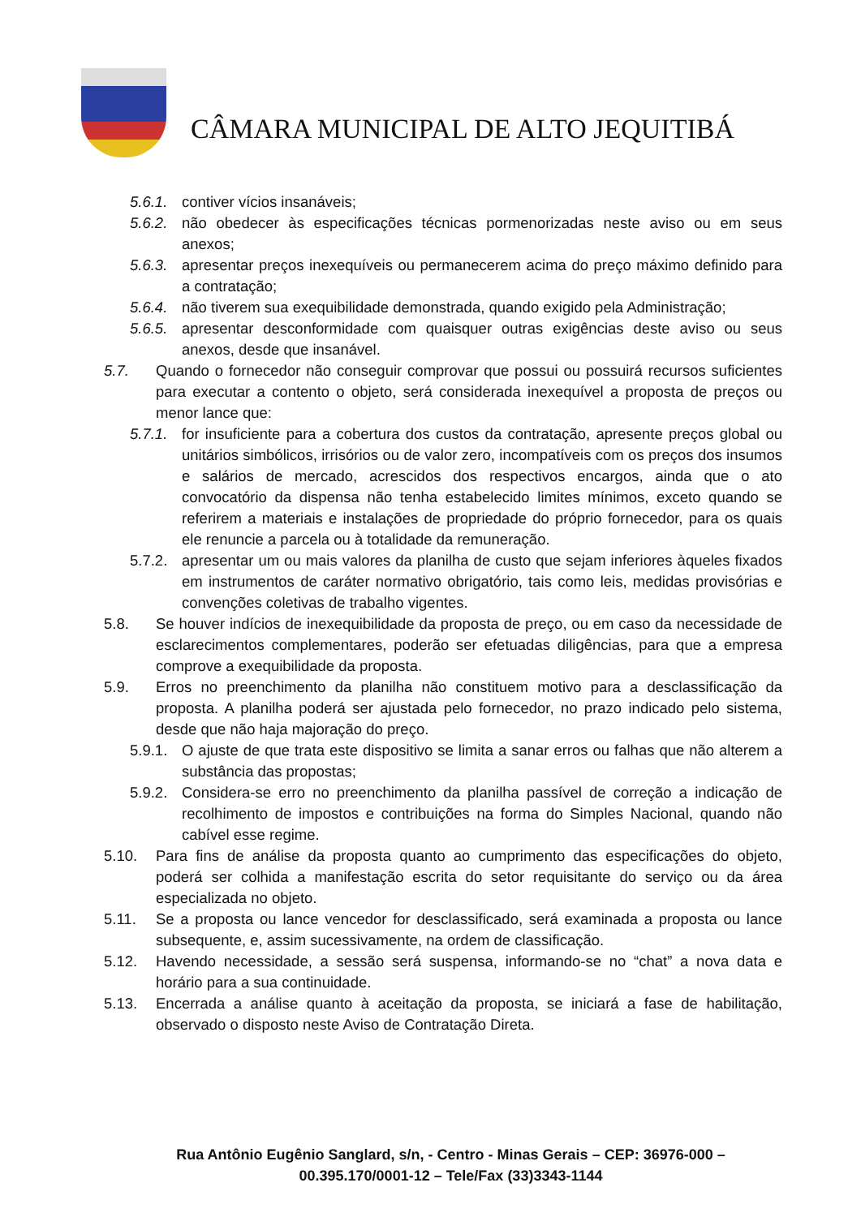CÂMARA MUNICIPAL DE ALTO JEQUITIBÁ
5.6.1. contiver vícios insanáveis;
5.6.2. não obedecer às especificações técnicas pormenorizadas neste aviso ou em seus anexos;
5.6.3. apresentar preços inexequíveis ou permanecerem acima do preço máximo definido para a contratação;
5.6.4. não tiverem sua exequibilidade demonstrada, quando exigido pela Administração;
5.6.5. apresentar desconformidade com quaisquer outras exigências deste aviso ou seus anexos, desde que insanável.
5.7. Quando o fornecedor não conseguir comprovar que possui ou possuirá recursos suficientes para executar a contento o objeto, será considerada inexequível a proposta de preços ou menor lance que:
5.7.1. for insuficiente para a cobertura dos custos da contratação, apresente preços global ou unitários simbólicos, irrisórios ou de valor zero, incompatíveis com os preços dos insumos e salários de mercado, acrescidos dos respectivos encargos, ainda que o ato convocatório da dispensa não tenha estabelecido limites mínimos, exceto quando se referirem a materiais e instalações de propriedade do próprio fornecedor, para os quais ele renuncie a parcela ou à totalidade da remuneração.
5.7.2. apresentar um ou mais valores da planilha de custo que sejam inferiores àqueles fixados em instrumentos de caráter normativo obrigatório, tais como leis, medidas provisórias e convenções coletivas de trabalho vigentes.
5.8. Se houver indícios de inexequibilidade da proposta de preço, ou em caso da necessidade de esclarecimentos complementares, poderão ser efetuadas diligências, para que a empresa comprove a exequibilidade da proposta.
5.9. Erros no preenchimento da planilha não constituem motivo para a desclassificação da proposta. A planilha poderá ser ajustada pelo fornecedor, no prazo indicado pelo sistema, desde que não haja majoração do preço.
5.9.1. O ajuste de que trata este dispositivo se limita a sanar erros ou falhas que não alterem a substância das propostas;
5.9.2. Considera-se erro no preenchimento da planilha passível de correção a indicação de recolhimento de impostos e contribuições na forma do Simples Nacional, quando não cabível esse regime.
5.10. Para fins de análise da proposta quanto ao cumprimento das especificações do objeto, poderá ser colhida a manifestação escrita do setor requisitante do serviço ou da área especializada no objeto.
5.11. Se a proposta ou lance vencedor for desclassificado, será examinada a proposta ou lance subsequente, e, assim sucessivamente, na ordem de classificação.
5.12. Havendo necessidade, a sessão será suspensa, informando-se no “chat” a nova data e horário para a sua continuidade.
5.13. Encerrada a análise quanto à aceitação da proposta, se iniciará a fase de habilitação, observado o disposto neste Aviso de Contratação Direta.
Rua Antônio Eugênio Sanglard, s/n, - Centro - Minas Gerais – CEP: 36976-000 –
00.395.170/0001-12 – Tele/Fax (33)3343-1144